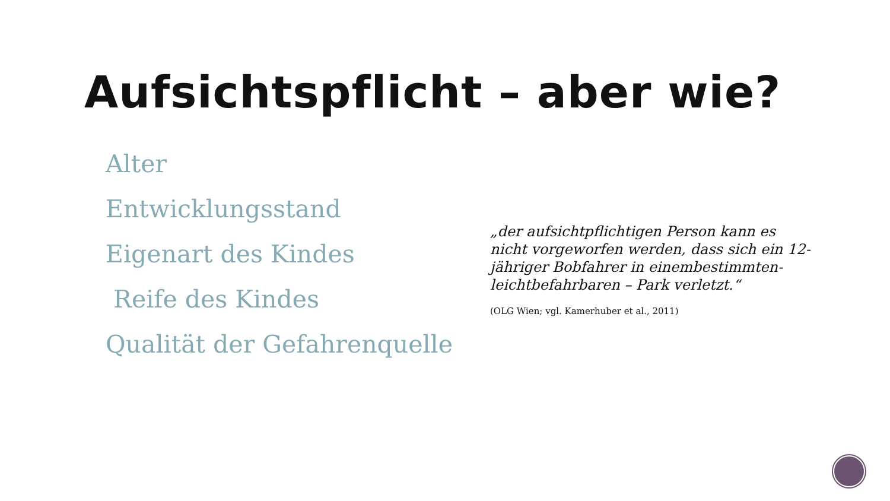Aufsichtspflicht – aber wie?
Alter
Entwicklungsstand
Eigenart des Kindes
Reife des Kindes
Qualität der Gefahrenquelle
„der aufsichtpflichtigen Person kann es nicht vorgeworfen werden, dass sich ein 12-jähriger Bobfahrer in einembestimmten- leichtbefahrbaren – Park verletzt.“
(OLG Wien; vgl. Kamerhuber et al., 2011)